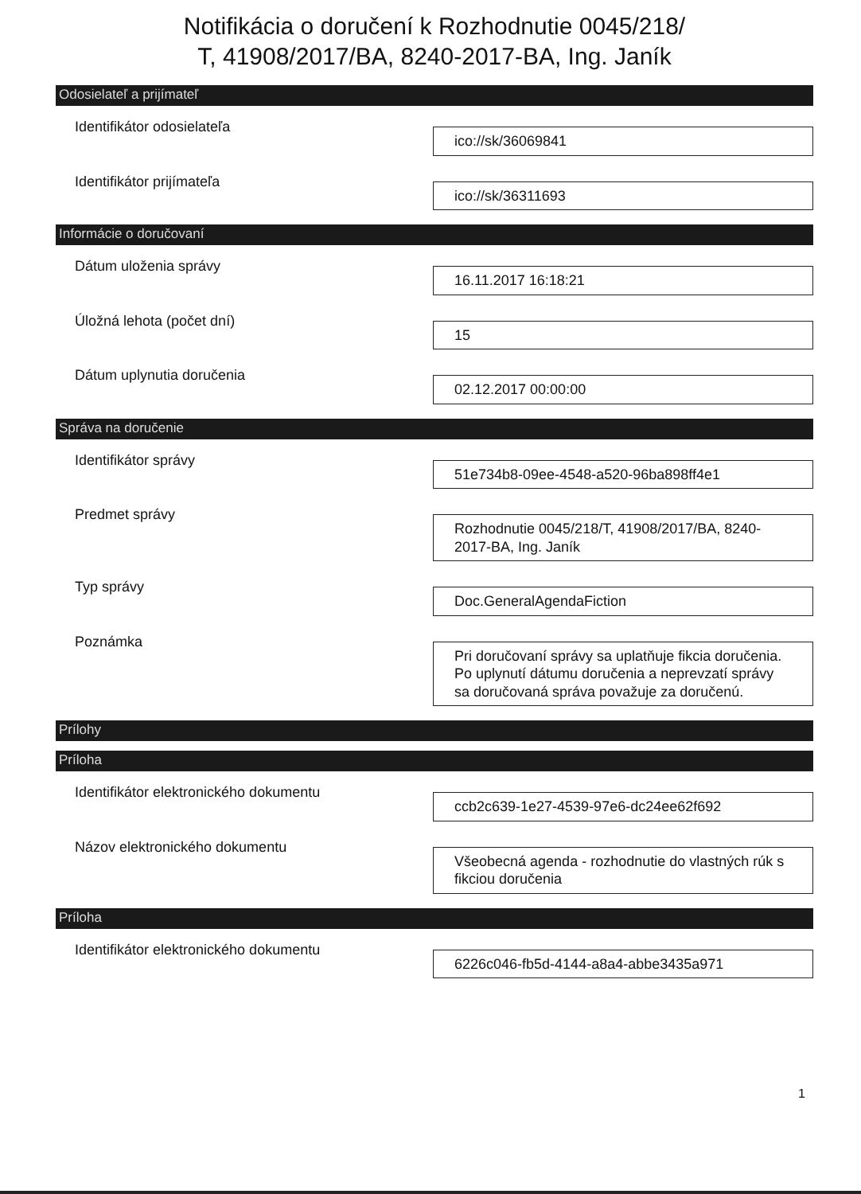Notifikácia o doručení k Rozhodnutie 0045/218/
T, 41908/2017/BA, 8240-2017-BA, Ing. Janík
Odosielateľ a prijímateľ
Identifikátor odosielateľa
ico://sk/36069841
Identifikátor prijímateľa
ico://sk/36311693
Informácie o doručovaní
Dátum uloženia správy
16.11.2017 16:18:21
Úložná lehota (počet dní)
15
Dátum uplynutia doručenia
02.12.2017 00:00:00
Správa na doručenie
Identifikátor správy
51e734b8-09ee-4548-a520-96ba898ff4e1
Predmet správy
Rozhodnutie 0045/218/T, 41908/2017/BA, 8240-2017-BA, Ing. Janík
Typ správy
Doc.GeneralAgendaFiction
Poznámka
Pri doručovaní správy sa uplatňuje fikcia doručenia. Po uplynutí dátumu doručenia a neprevzatí správy sa doručovaná správa považuje za doručenú.
Prílohy
Príloha
Identifikátor elektronického dokumentu
ccb2c639-1e27-4539-97e6-dc24ee62f692
Názov elektronického dokumentu
Všeobecná agenda - rozhodnutie do vlastných rúk s fikciou doručenia
Príloha
Identifikátor elektronického dokumentu
6226c046-fb5d-4144-a8a4-abbe3435a971
1